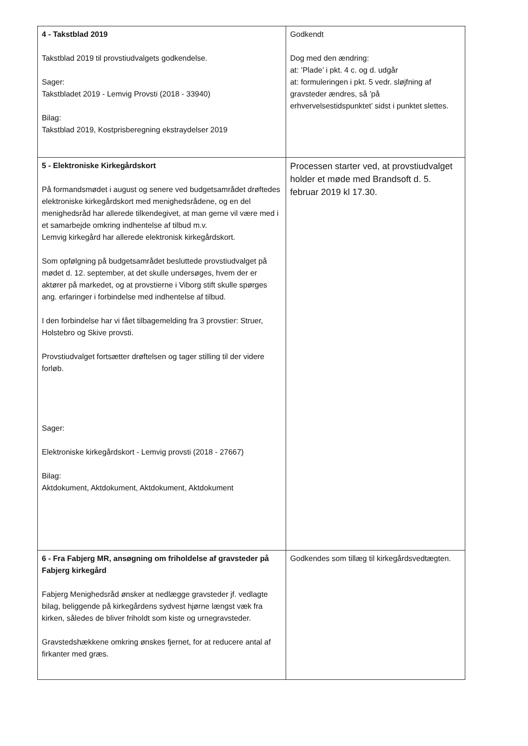| 4 - Takstblad 2019 Takstblad 2019 til provstiudvalgets godkendelse. Sager: Takstbladet 2019 - Lemvig Provsti (2018 - 33940) Bilag: Takstblad 2019, Kostprisberegning ekstraydelser 2019 | Godkendt Dog med den ændring: at: ’Plade’ i pkt. 4 c. og d. udgår at: formuleringen i pkt. 5 vedr. sløjfning af gravsteder ændres, så ’på erhvervelsestidspunktet’ sidst i punktet slettes. |
| 5 - Elektroniske Kirkegårdskort På formandsmødet i august og senere ved budgetsamrådet drøftedes elektroniske kirkegårdskort med menighedsrådene, og en del menighedsråd har allerede tilkendegivet, at man gerne vil være med i et samarbejde omkring indhentelse af tilbud m.v. Lemvig kirkegård har allerede elektronisk kirkegårdskort. Som opfølgning på budgetsamrådet besluttede provstiudvalget på mødet d. 12. september, at det skulle undersøges, hvem der er aktører på markedet, og at provstierne i Viborg stift skulle spørges ang. erfaringer i forbindelse med indhentelse af tilbud. I den forbindelse har vi fået tilbagemelding fra 3 provstier: Struer, Holstebro og Skive provsti. Provstiudvalget fortsætter drøftelsen og tager stilling til der videre forløb. Sager: Elektroniske kirkegårdskort - Lemvig provsti (2018 - 27667) Bilag: Aktdokument, Aktdokument, Aktdokument, Aktdokument | Processen starter ved, at provstiudvalget holder et møde med Brandsoft d. 5. februar 2019 kl 17.30. |
| 6 - Fra Fabjerg MR, ansøgning om friholdelse af gravsteder på Fabjerg kirkegård Fabjerg Menighedsråd ønsker at nedlægge gravsteder jf. vedlagte bilag, beliggende på kirkegårdens sydvest hjørne længst væk fra kirken, således de bliver friholdt som kiste og urnegravsteder. Gravstedshækkene omkring ønskes fjernet, for at reducere antal af firkanter med græs. | Godkendes som tillæg til kirkegårdsvedtægten. |